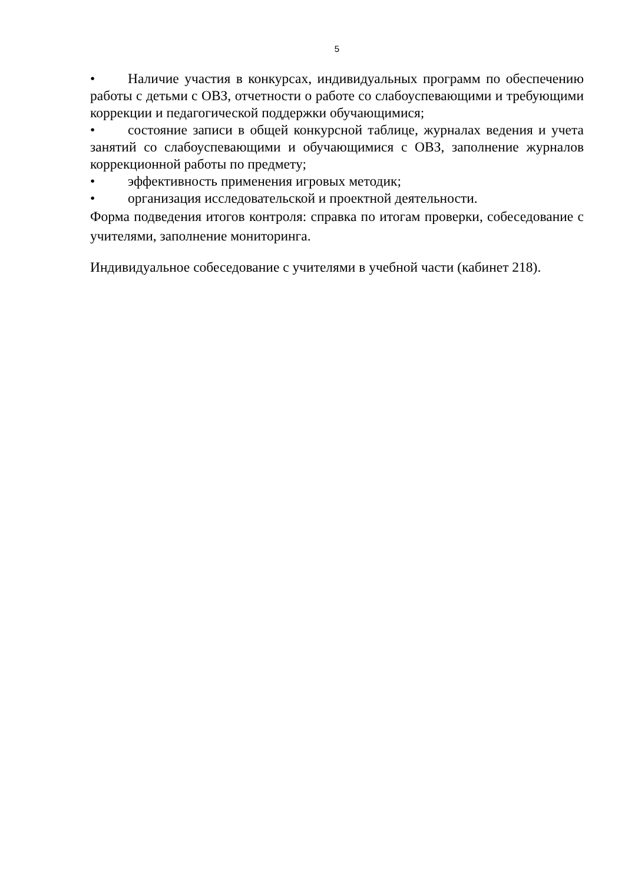5
• Наличие участия в конкурсах, индивидуальных программ по обеспечению работы с детьми с ОВЗ, отчетности о работе со слабоуспевающими и требующими коррекции и педагогической поддержки обучающимися;
• состояние записи в общей конкурсной таблице, журналах ведения и учета занятий со слабоуспевающими и обучающимися с ОВЗ, заполнение журналов коррекционной работы по предмету;
• эффективность применения игровых методик;
• организация исследовательской и проектной деятельности.
Форма подведения итогов контроля: справка по итогам проверки, собеседование с учителями, заполнение мониторинга.
Индивидуальное собеседование с учителями в учебной части (кабинет 218).